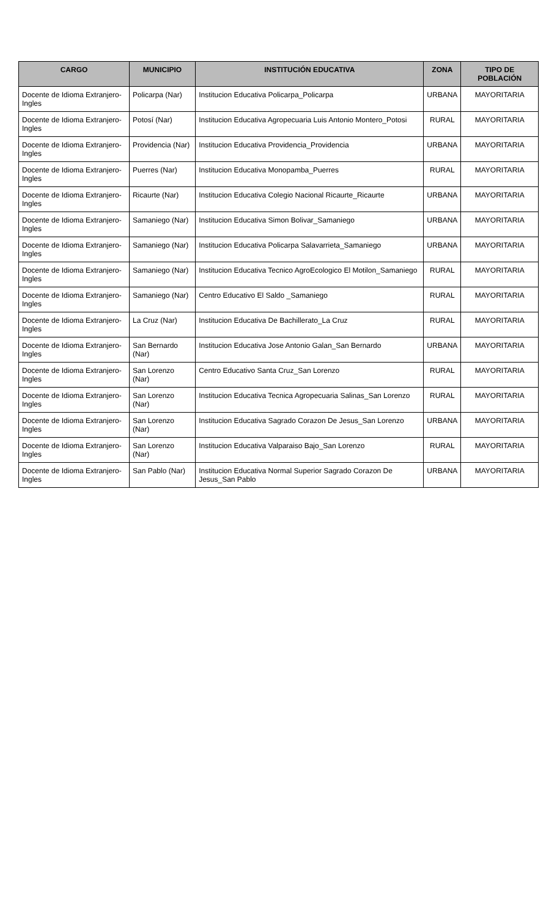| CARGO | MUNICIPIO | INSTITUCIÓN EDUCATIVA | ZONA | TIPO DE POBLACIÓN |
| --- | --- | --- | --- | --- |
| Docente de Idioma Extranjero-Ingles | Policarpa (Nar) | Institucion Educativa Policarpa_Policarpa | URBANA | MAYORITARIA |
| Docente de Idioma Extranjero-Ingles | Potosí (Nar) | Institucion Educativa Agropecuaria Luis Antonio Montero_Potosi | RURAL | MAYORITARIA |
| Docente de Idioma Extranjero-Ingles | Providencia (Nar) | Institucion Educativa Providencia_Providencia | URBANA | MAYORITARIA |
| Docente de Idioma Extranjero-Ingles | Puerres (Nar) | Institucion Educativa Monopamba_Puerres | RURAL | MAYORITARIA |
| Docente de Idioma Extranjero-Ingles | Ricaurte (Nar) | Institucion Educativa Colegio Nacional Ricaurte_Ricaurte | URBANA | MAYORITARIA |
| Docente de Idioma Extranjero-Ingles | Samaniego (Nar) | Institucion Educativa Simon Bolivar_Samaniego | URBANA | MAYORITARIA |
| Docente de Idioma Extranjero-Ingles | Samaniego (Nar) | Institucion Educativa Policarpa Salavarrieta_Samaniego | URBANA | MAYORITARIA |
| Docente de Idioma Extranjero-Ingles | Samaniego (Nar) | Institucion Educativa Tecnico AgroEcologico El Motilon_Samaniego | RURAL | MAYORITARIA |
| Docente de Idioma Extranjero-Ingles | Samaniego (Nar) | Centro Educativo El Saldo _Samaniego | RURAL | MAYORITARIA |
| Docente de Idioma Extranjero-Ingles | La Cruz (Nar) | Institucion Educativa De Bachillerato_La Cruz | RURAL | MAYORITARIA |
| Docente de Idioma Extranjero-Ingles | San Bernardo (Nar) | Institucion Educativa Jose Antonio Galan_San Bernardo | URBANA | MAYORITARIA |
| Docente de Idioma Extranjero-Ingles | San Lorenzo (Nar) | Centro Educativo Santa Cruz_San Lorenzo | RURAL | MAYORITARIA |
| Docente de Idioma Extranjero-Ingles | San Lorenzo (Nar) | Institucion Educativa Tecnica Agropecuaria Salinas_San Lorenzo | RURAL | MAYORITARIA |
| Docente de Idioma Extranjero-Ingles | San Lorenzo (Nar) | Institucion Educativa Sagrado Corazon De Jesus_San Lorenzo | URBANA | MAYORITARIA |
| Docente de Idioma Extranjero-Ingles | San Lorenzo (Nar) | Institucion Educativa Valparaiso Bajo_San Lorenzo | RURAL | MAYORITARIA |
| Docente de Idioma Extranjero-Ingles | San Pablo (Nar) | Institucion Educativa Normal Superior Sagrado Corazon De Jesus_San Pablo | URBANA | MAYORITARIA |